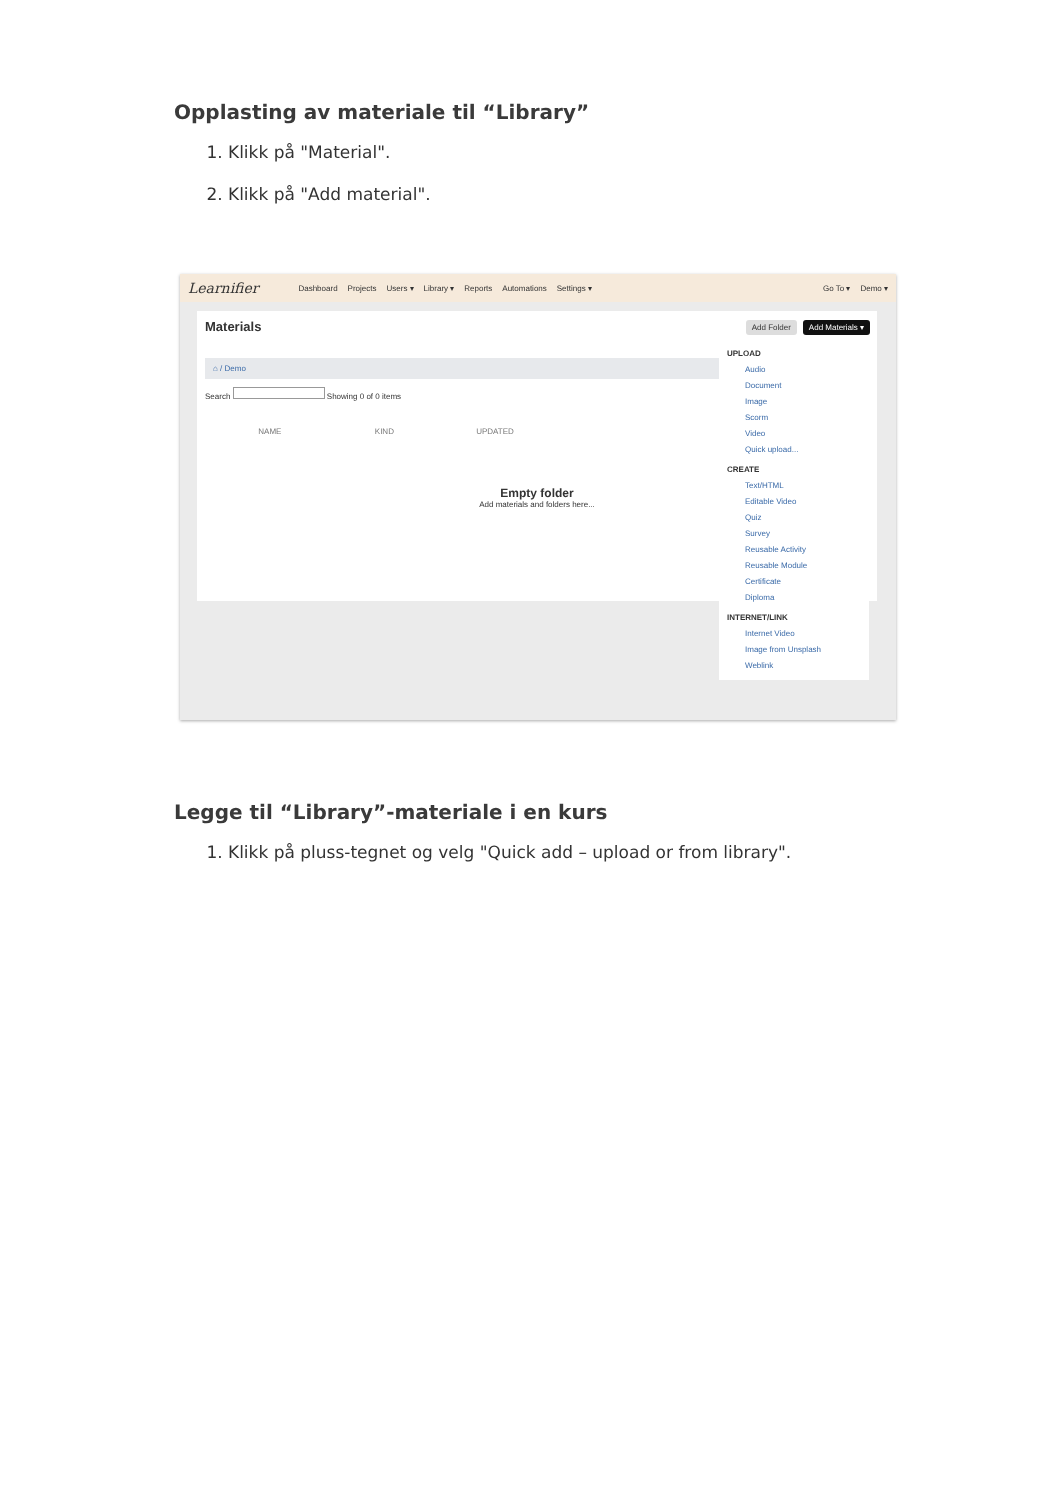Opplasting av materiale til “Library”
1. Klikk på "Material".
2. Klikk på "Add material".
Learnifier Dashboard Projects Users ▾ Library ▾ Reports Automations Settings ▾ Go To ▾ Demo ▾
Materials
⌂ / Demo
Search Showing 0 of 0 items
NAME KIND UPDATED
Empty folder
Add materials and folders here...
Add Folder Add Materials ▾
UPLOAD
Audio
Document
Image
Scorm
Video
Quick upload...
CREATE
Text/HTML
Editable Video
Quiz
Survey
Reusable Activity
Reusable Module
Certificate
Diploma
INTERNET/LINK
Internet Video
Image from Unsplash
Weblink
Legge til “Library”-materiale i en kurs
1. Klikk på pluss-tegnet og velg "Quick add – upload or from library".